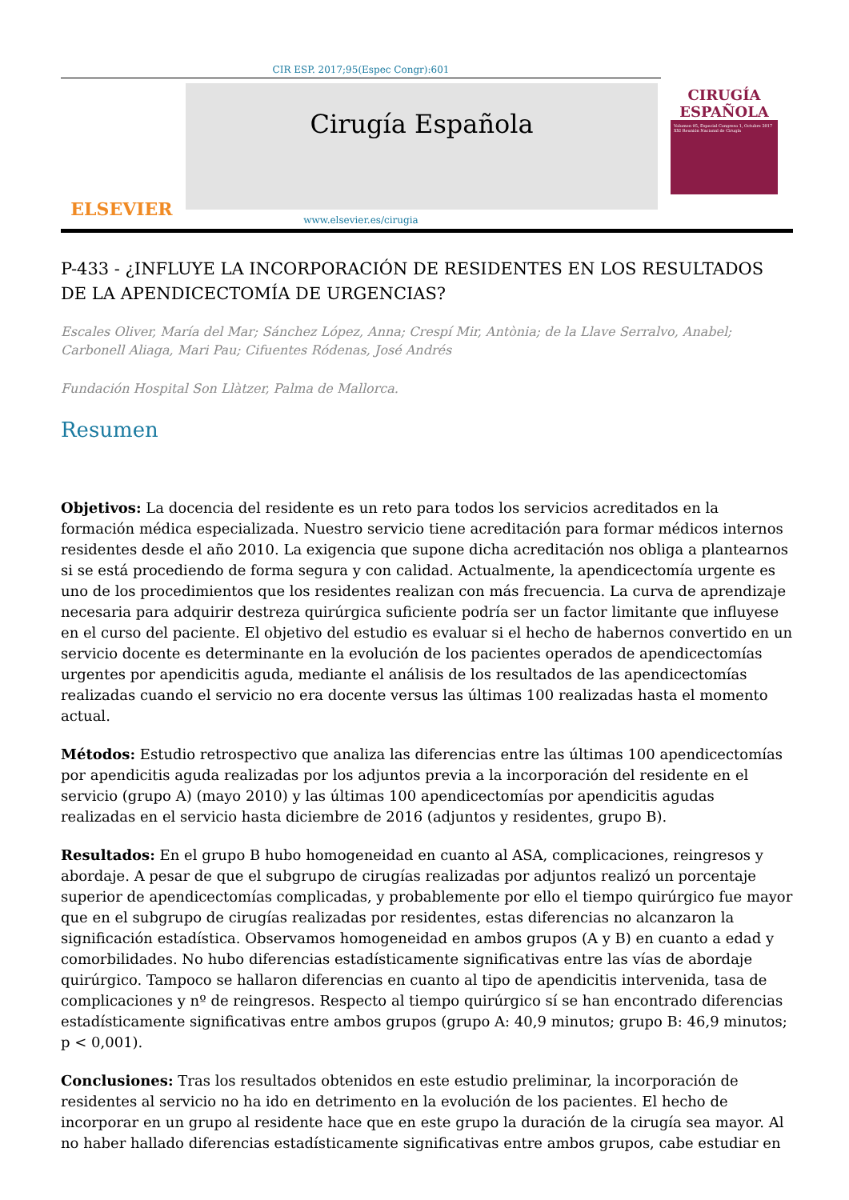CIR ESP. 2017;95(Espec Congr):601
ELSEVIER
Cirugía Española
CIRUGÍA
ESPAÑOLA
Volumen 95, Especial Congreso 1, Octubre 2017
XXI Reunión Nacional de Cirugía
www.elsevier.es/cirugia
P-433 - ¿INFLUYE LA INCORPORACIÓN DE RESIDENTES EN LOS RESULTADOS DE LA APENDICECTOMÍA DE URGENCIAS?
Escales Oliver, María del Mar; Sánchez López, Anna; Crespí Mir, Antònia; de la Llave Serralvo, Anabel; Carbonell Aliaga, Mari Pau; Cifuentes Ródenas, José Andrés
Fundación Hospital Son Llàtzer, Palma de Mallorca.
Resumen
Objetivos: La docencia del residente es un reto para todos los servicios acreditados en la formación médica especializada. Nuestro servicio tiene acreditación para formar médicos internos residentes desde el año 2010. La exigencia que supone dicha acreditación nos obliga a plantearnos si se está procediendo de forma segura y con calidad. Actualmente, la apendicectomía urgente es uno de los procedimientos que los residentes realizan con más frecuencia. La curva de aprendizaje necesaria para adquirir destreza quirúrgica suficiente podría ser un factor limitante que influyese en el curso del paciente. El objetivo del estudio es evaluar si el hecho de habernos convertido en un servicio docente es determinante en la evolución de los pacientes operados de apendicectomías urgentes por apendicitis aguda, mediante el análisis de los resultados de las apendicectomías realizadas cuando el servicio no era docente versus las últimas 100 realizadas hasta el momento actual.
Métodos: Estudio retrospectivo que analiza las diferencias entre las últimas 100 apendicectomías por apendicitis aguda realizadas por los adjuntos previa a la incorporación del residente en el servicio (grupo A) (mayo 2010) y las últimas 100 apendicectomías por apendicitis agudas realizadas en el servicio hasta diciembre de 2016 (adjuntos y residentes, grupo B).
Resultados: En el grupo B hubo homogeneidad en cuanto al ASA, complicaciones, reingresos y abordaje. A pesar de que el subgrupo de cirugías realizadas por adjuntos realizó un porcentaje superior de apendicectomías complicadas, y probablemente por ello el tiempo quirúrgico fue mayor que en el subgrupo de cirugías realizadas por residentes, estas diferencias no alcanzaron la significación estadística. Observamos homogeneidad en ambos grupos (A y B) en cuanto a edad y comorbilidades. No hubo diferencias estadísticamente significativas entre las vías de abordaje quirúrgico. Tampoco se hallaron diferencias en cuanto al tipo de apendicitis intervenida, tasa de complicaciones y nº de reingresos. Respecto al tiempo quirúrgico sí se han encontrado diferencias estadísticamente significativas entre ambos grupos (grupo A: 40,9 minutos; grupo B: 46,9 minutos; p < 0,001).
Conclusiones: Tras los resultados obtenidos en este estudio preliminar, la incorporación de residentes al servicio no ha ido en detrimento en la evolución de los pacientes. El hecho de incorporar en un grupo al residente hace que en este grupo la duración de la cirugía sea mayor. Al no haber hallado diferencias estadísticamente significativas entre ambos grupos, cabe estudiar en